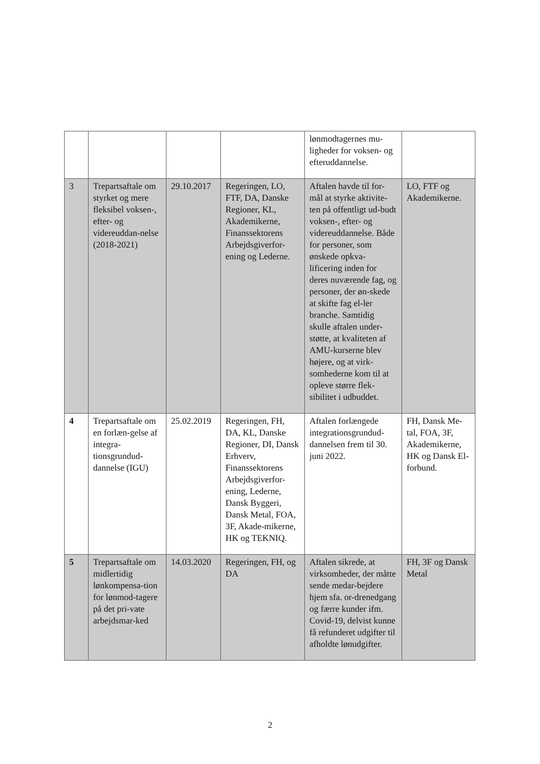| | | | | lønmodtagernes mu-ligheder for voksen- og efteruddannelse. | |
| 3 | Trepartsaftale om styrket og mere fleksibel voksen-, efter- og videreuddan-nelse (2018-2021) | 29.10.2017 | Regeringen, LO, FTF, DA, Danske Regioner, KL, Akademikerne, Finanssektorens Arbejdsgiverfor-ening og Lederne. | Aftalen havde til for-mål at styrke aktivite-ten på offentligt ud-budt voksen-, efter- og videreuddannelse. Både for personer, som ønskede opkva-lificering inden for deres nuværende fag, og personer, der øn-skede at skifte fag el-ler branche. Samtidig skulle aftalen under-støtte, at kvaliteten af AMU-kurserne blev højere, og at virk-somhederne kom til at opleve større flek-sibilitet i udbuddet. | LO, FTF og Akademikerne. |
| 4 | Trepartsaftale om en forlæn-gelse af integra-tionsgrundud-dannelse (IGU) | 25.02.2019 | Regeringen, FH, DA, KL, Danske Regioner, DI, Dansk Erhverv, Finanssektorens Arbejdsgiverfor-ening, Lederne, Dansk Byggeri, Dansk Metal, FOA, 3F, Akade-mikerne, HK og TEKNIQ. | Aftalen forlængede integrationsgrundud-dannelsen frem til 30. juni 2022. | FH, Dansk Me-tal, FOA, 3F, Akademikerne, HK og Dansk El-forbund. |
| 5 | Trepartsaftale om midlertidig lønkompensa-tion for lønmod-tagere på det pri-vate arbejdsmar-ked | 14.03.2020 | Regeringen, FH, og DA | Aftalen sikrede, at virksomheder, der måtte sende medar-bejdere hjem sfa. or-drenedgang og færre kunder ifm. Covid-19, delvist kunne få refunderet udgifter til afholdte lønudgifter. | FH, 3F og Dansk Metal |
2